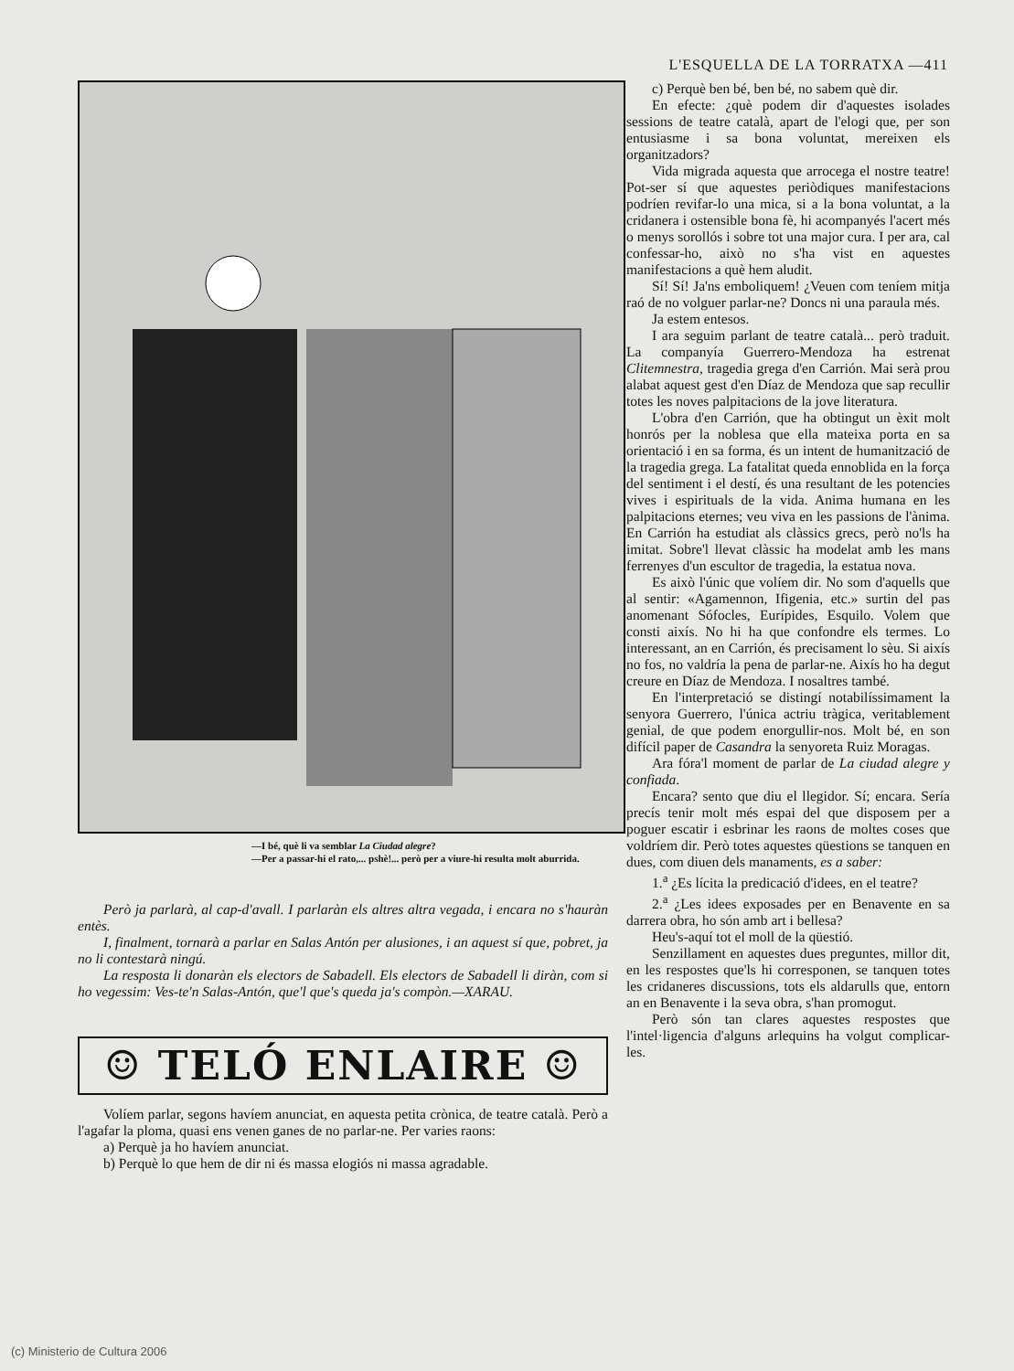L'ESQUELLA DE LA TORRATXA —411
—I bé, què li va semblar La Ciudad alegre?
—Per a passar-hi el rato,... pshè!... però per a viure-hi resulta molt aburrida.
Però ja parlarà, al cap-d'avall. I parlaràn els altres altra vegada, i encara no s'hauràn entès.
I, finalment, tornarà a parlar en Salas Antón per alusiones, i an aquest sí que, pobret, ja no li contestarà ningú.
La resposta li donaràn els electors de Sabadell. Els electors de Sabadell li diràn, com si ho vegessim: Ves-te'n Salas-Antón, que'l que's queda ja's compòn.—XARAU.
☺ TELÓ ENLAIRE ☺
Volíem parlar, segons havíem anunciat, en aquesta petita crònica, de teatre català. Però a l'agafar la ploma, quasi ens venen ganes de no parlar-ne. Per varies raons:
a) Perquè ja ho havíem anunciat.
b) Perquè lo que hem de dir ni és massa elogiós ni massa agradable.
c) Perquè ben bé, ben bé, no sabem què dir.
En efecte: ¿què podem dir d'aquestes isolades sessions de teatre català, apart de l'elogi que, per son entusiasme i sa bona voluntat, mereixen els organitzadors?
Vida migrada aquesta que arrocega el nostre teatre! Pot-ser sí que aquestes periòdiques manifestacions podríen revifar-lo una mica, si a la bona voluntat, a la cridanera i ostensible bona fè, hi acompanyés l'acert més o menys sorollós i sobre tot una major cura. I per ara, cal confessar-ho, això no s'ha vist en aquestes manifestacions a què hem aludit.
Sí! Sí! Ja'ns emboliquem! ¿Veuen com teníem mitja raó de no volguer parlar-ne? Doncs ni una paraula més.
Ja estem entesos.
I ara seguim parlant de teatre català... però traduit. La companyía Guerrero-Mendoza ha estrenat Clitemnestra, tragedia grega d'en Carrión. Mai serà prou alabat aquest gest d'en Díaz de Mendoza que sap recullir totes les noves palpitacions de la jove literatura.
L'obra d'en Carrión, que ha obtingut un èxit molt honrós per la noblesa que ella mateixa porta en sa orientació i en sa forma, és un intent de humanització de la tragedia grega. La fatalitat queda ennoblida en la força del sentiment i el destí, és una resultant de les potencies vives i espirituals de la vida. Anima humana en les palpitacions eternes; veu viva en les passions de l'ànima. En Carrión ha estudiat als clàssics grecs, però no'ls ha imitat. Sobre'l llevat clàssic ha modelat amb les mans ferrenyes d'un escultor de tragedia, la estatua nova.
Es això l'únic que volíem dir. No som d'aquells que al sentir: «Agamennon, Ifigenia, etc.» surtin del pas anomenant Sófocles, Eurípides, Esquilo. Volem que consti aixís. No hi ha que confondre els termes. Lo interessant, an en Carrión, és precisament lo sèu. Si aixís no fos, no valdría la pena de parlar-ne. Aixís ho ha degut creure en Díaz de Mendoza. I nosaltres també.
En l'interpretació se distingí notabilíssimament la senyora Guerrero, l'única actriu tràgica, veritablement genial, de que podem enorgullir-nos. Molt bé, en son difícil paper de Casandra la senyoreta Ruiz Moragas.
Ara fóra'l moment de parlar de La ciudad alegre y confiada.
Encara? sento que diu el llegidor. Sí; encara. Sería precís tenir molt més espai del que disposem per a poguer escatir i esbrinar les raons de moltes coses que voldríem dir. Però totes aquestes qüestions se tanquen en dues, com diuen dels manaments, es a saber:
1.<sup>a</sup> ¿Es lícita la predicació d'idees, en el teatre?
2.<sup>a</sup> ¿Les idees exposades per en Benavente en sa darrera obra, ho són amb art i bellesa?
Heu's-aquí tot el moll de la qüestió.
Senzillament en aquestes dues preguntes, millor dit, en les respostes que'ls hi corresponen, se tanquen totes les cridaneres discussions, tots els aldarulls que, entorn an en Benavente i la seva obra, s'han promogut.
Però són tan clares aquestes respostes que l'intel·ligencia d'alguns arlequins ha volgut complicar-les.
(c) Ministerio de Cultura 2006